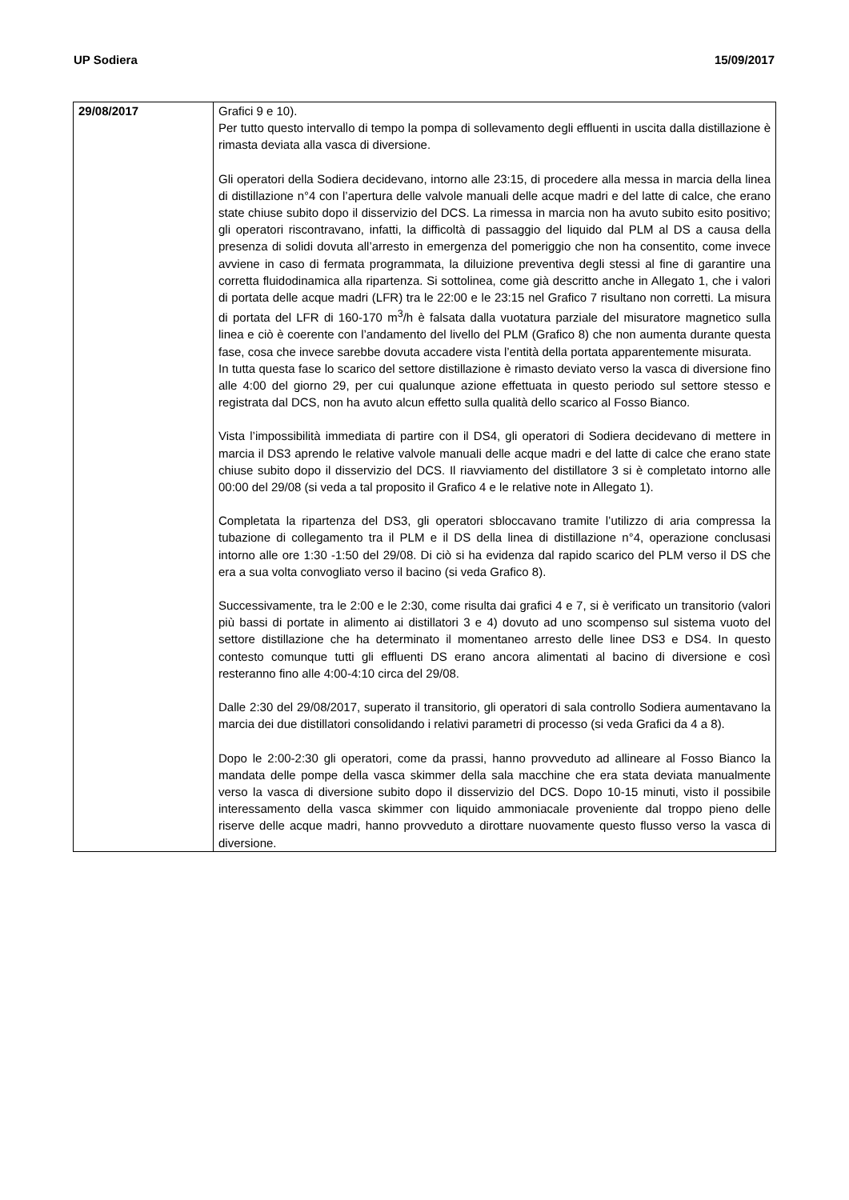UP Sodiera 15/09/2017
| 29/08/2017 | Grafici 9 e 10). Per tutto questo intervallo di tempo la pompa di sollevamento degli effluenti in uscita dalla distillazione è rimasta deviata alla vasca di diversione. Gli operatori della Sodiera decidevano, intorno alle 23:15, di procedere alla messa in marcia della linea di distillazione n°4 con l’apertura delle valvole manuali delle acque madri e del latte di calce, che erano state chiuse subito dopo il disservizio del DCS. La rimessa in marcia non ha avuto subito esito positivo; gli operatori riscontravano, infatti, la difficoltà di passaggio del liquido dal PLM al DS a causa della presenza di solidi dovuta all’arresto in emergenza del pomeriggio che non ha consentito, come invece avviene in caso di fermata programmata, la diluizione preventiva degli stessi al fine di garantire una corretta fluidodinamica alla ripartenza. Si sottolinea, come già descritto anche in Allegato 1, che i valori di portata delle acque madri (LFR) tra le 22:00 e le 23:15 nel Grafico 7 risultano non corretti. La misura di portata del LFR di 160-170 m<sup>3</sup>/h è falsata dalla vuotatura parziale del misuratore magnetico sulla linea e ciò è coerente con l’andamento del livello del PLM (Grafico 8) che non aumenta durante questa fase, cosa che invece sarebbe dovuta accadere vista l’entità della portata apparentemente misurata. In tutta questa fase lo scarico del settore distillazione è rimasto deviato verso la vasca di diversione fino alle 4:00 del giorno 29, per cui qualunque azione effettuata in questo periodo sul settore stesso e registrata dal DCS, non ha avuto alcun effetto sulla qualità dello scarico al Fosso Bianco. Vista l’impossibilità immediata di partire con il DS4, gli operatori di Sodiera decidevano di mettere in marcia il DS3 aprendo le relative valvole manuali delle acque madri e del latte di calce che erano state chiuse subito dopo il disservizio del DCS. Il riavviamento del distillatore 3 si è completato intorno alle 00:00 del 29/08 (si veda a tal proposito il Grafico 4 e le relative note in Allegato 1). Completata la ripartenza del DS3, gli operatori sbloccavano tramite l’utilizzo di aria compressa la tubazione di collegamento tra il PLM e il DS della linea di distillazione n°4, operazione conclusasi intorno alle ore 1:30 -1:50 del 29/08. Di ciò si ha evidenza dal rapido scarico del PLM verso il DS che era a sua volta convogliato verso il bacino (si veda Grafico 8). Successivamente, tra le 2:00 e le 2:30, come risulta dai grafici 4 e 7, si è verificato un transitorio (valori più bassi di portate in alimento ai distillatori 3 e 4) dovuto ad uno scompenso sul sistema vuoto del settore distillazione che ha determinato il momentaneo arresto delle linee DS3 e DS4. In questo contesto comunque tutti gli effluenti DS erano ancora alimentati al bacino di diversione e così resteranno fino alle 4:00-4:10 circa del 29/08. Dalle 2:30 del 29/08/2017, superato il transitorio, gli operatori di sala controllo Sodiera aumentavano la marcia dei due distillatori consolidando i relativi parametri di processo (si veda Grafici da 4 a 8). Dopo le 2:00-2:30 gli operatori, come da prassi, hanno provveduto ad allineare al Fosso Bianco la mandata delle pompe della vasca skimmer della sala macchine che era stata deviata manualmente verso la vasca di diversione subito dopo il disservizio del DCS. Dopo 10-15 minuti, visto il possibile interessamento della vasca skimmer con liquido ammoniacale proveniente dal troppo pieno delle riserve delle acque madri, hanno provveduto a dirottare nuovamente questo flusso verso la vasca di diversione. |